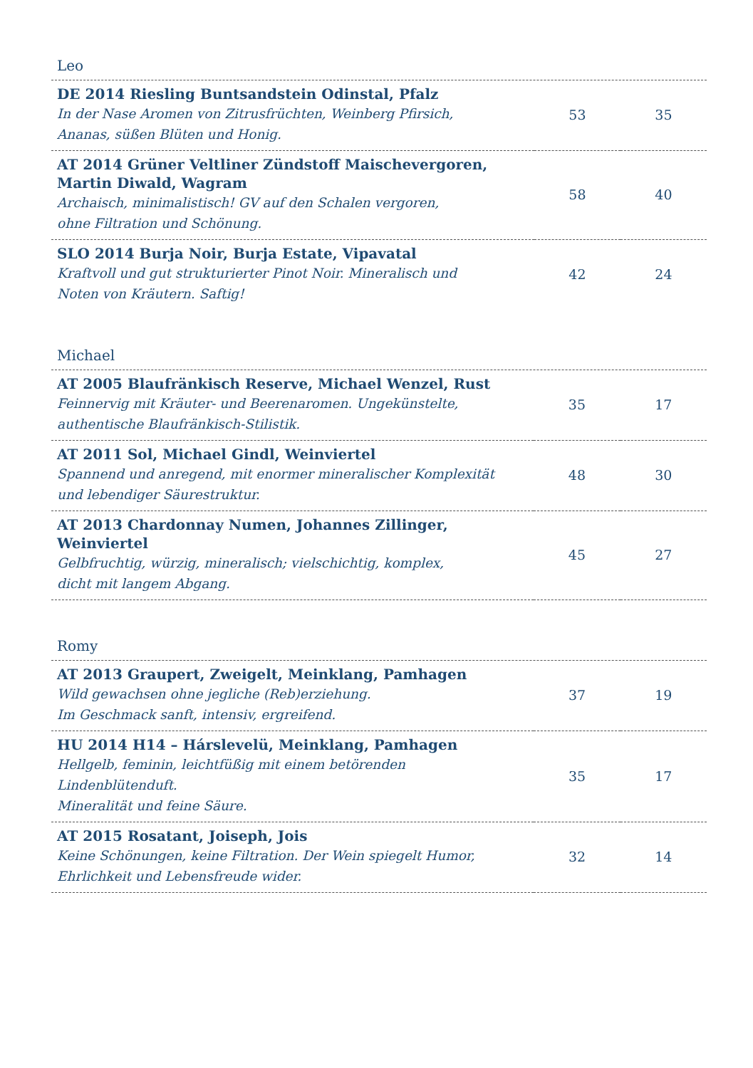Leo
| DE 2014 Riesling Buntsandstein Odinstal, Pfalz In der Nase Aromen von Zitrusfrüchten, Weinberg Pfirsich, Ananas, süßen Blüten und Honig. | 53 | 35 |
| AT 2014 Grüner Veltliner Zündstoff Maischevergoren, Martin Diwald, Wagram Archaisch, minimalistisch! GV auf den Schalen vergoren, ohne Filtration und Schönung. | 58 | 40 |
| SLO 2014 Burja Noir, Burja Estate, Vipavatal Kraftvoll und gut strukturierter Pinot Noir. Mineralisch und Noten von Kräutern. Saftig! | 42 | 24 |
Michael
| AT 2005 Blaufränkisch Reserve, Michael Wenzel, Rust Feinnervig mit Kräuter- und Beerenaromen. Ungekünstelte, authentische Blaufränkisch-Stilistik. | 35 | 17 |
| AT 2011 Sol, Michael Gindl, Weinviertel Spannend und anregend, mit enormer mineralischer Komplexität und lebendiger Säurestruktur. | 48 | 30 |
| AT 2013 Chardonnay Numen, Johannes Zillinger, Weinviertel Gelbfruchtig, würzig, mineralisch; vielschichtig, komplex, dicht mit langem Abgang. | 45 | 27 |
Romy
| AT 2013 Graupert, Zweigelt, Meinklang, Pamhagen Wild gewachsen ohne jegliche (Reb)erziehung. Im Geschmack sanft, intensiv, ergreifend. | 37 | 19 |
| HU 2014 H14 – Hárslevelü, Meinklang, Pamhagen Hellgelb, feminin, leichtfüßig mit einem betörenden Lindenblütenduft. Mineralität und feine Säure. | 35 | 17 |
| AT 2015 Rosatant, Joiseph, Jois Keine Schönungen, keine Filtration. Der Wein spiegelt Humor, Ehrlichkeit und Lebensfreude wider. | 32 | 14 |